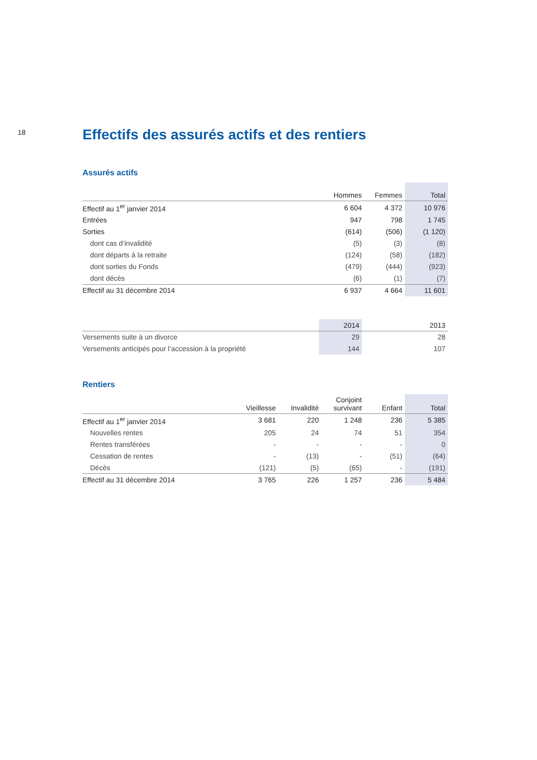18
Effectifs des assurés actifs et des rentiers
Assurés actifs
| | Hommes | Femmes | Total |
| --- | --- | --- | --- |
| Effectif au 1<sup>er</sup> janvier 2014 | 6 604 | 4 372 | 10 976 |
| Entrées | 947 | 798 | 1 745 |
| Sorties | (614) | (506) | (1 120) |
| dont cas d’invalidité | (5) | (3) | (8) |
| dont départs à la retraite | (124) | (58) | (182) |
| dont sorties du Fonds | (479) | (444) | (923) |
| dont décès | (6) | (1) | (7) |
| Effectif au 31 décembre 2014 | 6 937 | 4 664 | 11 601 |
| | 2014 | 2013 |
| --- | --- | --- |
| Versements suite à un divorce | 29 | 28 |
| Versements anticipés pour l’accession à la propriété | 144 | 107 |
Rentiers
| | Vieillesse | Invalidité | Conjoint survivant | Enfant | Total |
| --- | --- | --- | --- | --- | --- |
| Effectif au 1<sup>er</sup> janvier 2014 | 3 681 | 220 | 1 248 | 236 | 5 385 |
| Nouvelles rentes | 205 | 24 | 74 | 51 | 354 |
| Rentes transférées | - | - | - | - | 0 |
| Cessation de rentes | - | (13) | - | (51) | (64) |
| Décès | (121) | (5) | (65) | - | (191) |
| Effectif au 31 décembre 2014 | 3 765 | 226 | 1 257 | 236 | 5 484 |